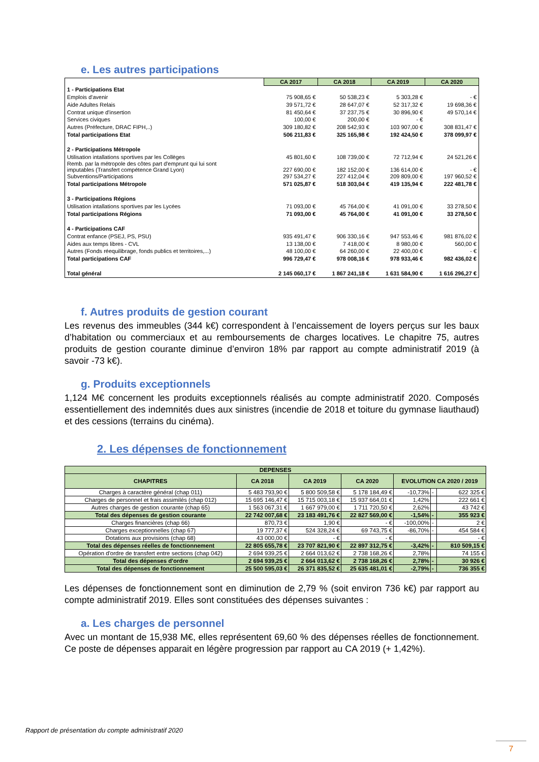e. Les autres participations
| | CA 2017 | CA 2018 | CA 2019 | CA 2020 |
| 1 - Participations Etat | | | | |
| Emplois d'avenir | 75 908,65 € | 50 538,23 € | 5 303,28 € | - € |
| Aide Adultes Relais | 39 571,72 € | 28 647,07 € | 52 317,32 € | 19 698,36 € |
| Contrat unique d'insertion | 81 450,64 € | 37 237,75 € | 30 896,90 € | 49 570,14 € |
| Services civiques | 100,00 € | 200,00 € | - € | |
| Autres (Préfecture, DRAC FIPH,..) | 309 180,82 € | 208 542,93 € | 103 907,00 € | 308 831,47 € |
| Total participations Etat | 506 211,83 € | 325 165,98 € | 192 424,50 € | 378 099,97 € |
| 2 - Participations Métropole | | | | |
| Utilisation intallations sportives par les Collèges | 45 801,60 € | 108 739,00 € | 72 712,94 € | 24 521,26 € |
| Remb. par la métropole des côtes part d'emprunt qui lui sont imputables (Transfert compétence Grand Lyon) | 227 690,00 € | 182 152,00 € | 136 614,00 € | - € |
| Subventions/Participations | 297 534,27 € | 227 412,04 € | 209 809,00 € | 197 960,52 € |
| Total participations Métropole | 571 025,87 € | 518 303,04 € | 419 135,94 € | 222 481,78 € |
| 3 - Participations Régions | | | | |
| Utilisation intallations sportives par les Lycées | 71 093,00 € | 45 764,00 € | 41 091,00 € | 33 278,50 € |
| Total participations Régions | 71 093,00 € | 45 764,00 € | 41 091,00 € | 33 278,50 € |
| 4 - Participations CAF | | | | |
| Contrat enfance (PSEJ, PS, PSU) | 935 491,47 € | 906 330,16 € | 947 553,46 € | 981 876,02 € |
| Aides aux temps libres - CVL | 13 138,00 € | 7 418,00 € | 8 980,00 € | 560,00 € |
| Autres (Fonds réequilibrage, fonds publics et territoires,...) | 48 100,00 € | 64 260,00 € | 22 400,00 € | - € |
| Total participations CAF | 996 729,47 € | 978 008,16 € | 978 933,46 € | 982 436,02 € |
| Total général | 2 145 060,17 € | 1 867 241,18 € | 1 631 584,90 € | 1 616 296,27 € |
f. Autres produits de gestion courant
Les revenus des immeubles (344 k€) correspondent à l’encaissement de loyers perçus sur les baux d’habitation ou commerciaux et au remboursements de charges locatives. Le chapitre 75, autres produits de gestion courante diminue d’environ 18% par rapport au compte administratif 2019 (à savoir -73 k€).
g. Produits exceptionnels
1,124 M€ concernent les produits exceptionnels réalisés au compte administratif 2020. Composés essentiellement des indemnités dues aux sinistres (incendie de 2018 et toiture du gymnase liauthaud) et des cessions (terrains du cinéma).
2. Les dépenses de fonctionnement
| DEPENSES | | | | | | |
| --- | --- | --- | --- | --- | --- | --- |
| CHAPITRES | CA 2018 | CA 2019 | CA 2020 | EVOLUTION CA 2020 / 2019 | | |
| Charges à caractère général (chap 011) | 5 483 793,90 € | 5 800 509,58 € | 5 178 184,49 € | -10,73% | - | 622 325 € |
| Charges de personnel et frais assimilés (chap 012) | 15 695 146,47 € | 15 715 003,18 € | 15 937 664,01 € | 1,42% | | 222 661 € |
| Autres charges de gestion courante (chap 65) | 1 563 067,31 € | 1 667 979,00 € | 1 711 720,50 € | 2,62% | | 43 742 € |
| Total des dépenses de gestion courante | 22 742 007,68 € | 23 183 491,76 € | 22 827 569,00 € | -1,54% | - | 355 923 € |
| Charges financières (chap 66) | 870,73 € | 1,90 € | - € | -100,00% | - | 2 € |
| Charges exceptionnelles (chap 67) | 19 777,37 € | 524 328,24 € | 69 743,75 € | -86,70% | - | 454 584 € |
| Dotations aux provisions (chap 68) | 43 000,00 € | - € | - € | | | - € |
| Total des dépenses réelles de fonctionnement | 22 805 655,78 € | 23 707 821,90 € | 22 897 312,75 € | -3,42% | - | 810 509,15 € |
| Opération d'ordre de transfert entre sections (chap 042) | 2 694 939,25 € | 2 664 013,62 € | 2 738 168,26 € | 2,78% | | 74 155 € |
| Total des dépenses d'ordre | 2 694 939,25 € | 2 664 013,62 € | 2 738 168,26 € | 2,78% | - | 30 926 € |
| Total des dépenses de fonctionnement | 25 500 595,03 € | 26 371 835,52 € | 25 635 481,01 € | -2,79% | - | 736 355 € |
Les dépenses de fonctionnement sont en diminution de 2,79 % (soit environ 736 k€) par rapport au compte administratif 2019. Elles sont constituées des dépenses suivantes :
a. Les charges de personnel
Avec un montant de 15,938 M€, elles représentent 69,60 % des dépenses réelles de fonctionnement. Ce poste de dépenses apparait en légère progression par rapport au CA 2019 (+ 1,42%).
Rapport de présentation du compte administratif 2020
7